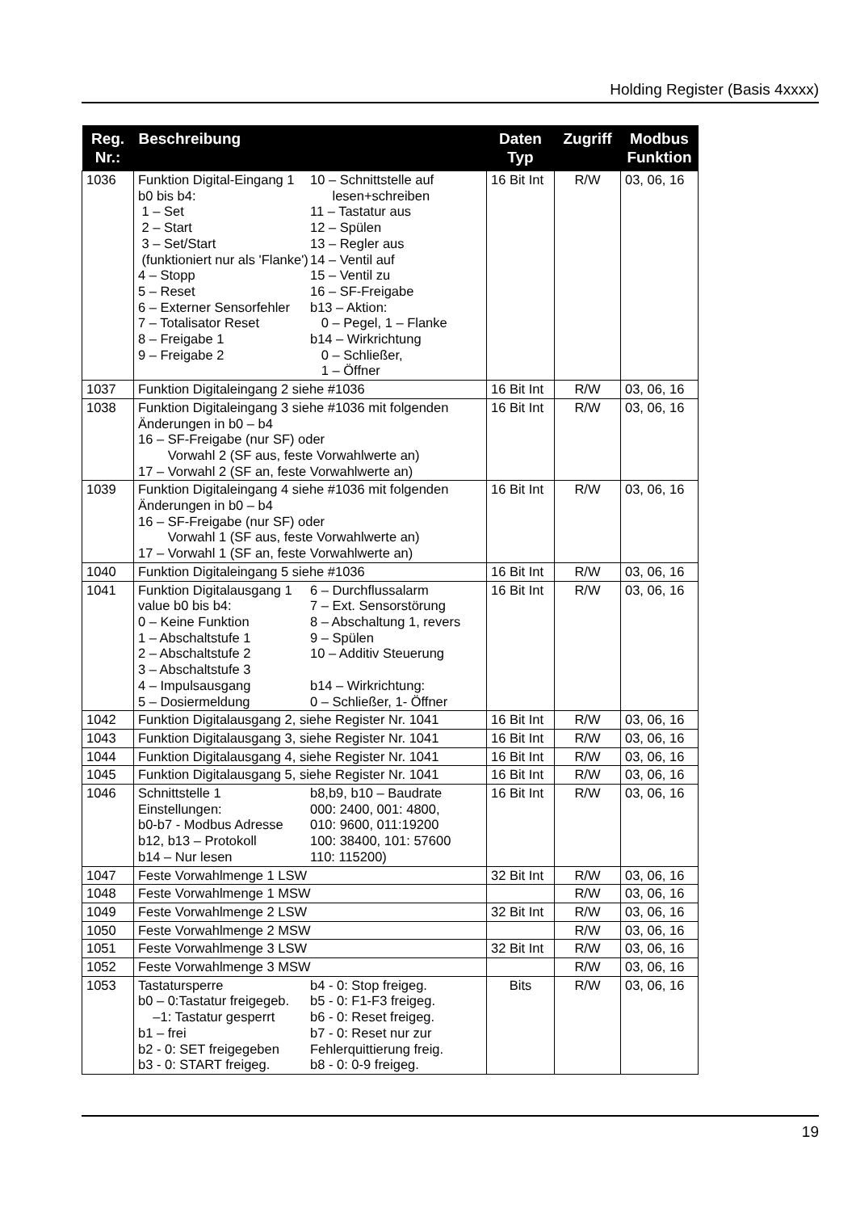Holding Register (Basis 4xxxx)
| Reg. Nr.: | Beschreibung | Daten Typ | Zugriff | Modbus Funktion |
| --- | --- | --- | --- | --- |
| 1036 | Funktion Digital-Eingang 1 b0 bis b4: 1 – Set 2 – Start 3 – Set/Start (funktioniert nur als 'Flanke') 4 – Stopp 5 – Reset 6 – Externer Sensorfehler 7 – Totalisator Reset 8 – Freigabe 1 9 – Freigabe 2 10 – Schnittstelle auf lesen+schreiben 11 – Tastatur aus 12 – Spülen 13 – Regler aus 14 – Ventil auf 15 – Ventil zu 16 – SF-Freigabe b13 – Aktion: 0 – Pegel, 1 – Flanke b14 – Wirkrichtung 0 – Schließer, 1 – Öffner | 16 Bit Int | R/W | 03, 06, 16 |
| 1037 | Funktion Digitaleingang 2 siehe #1036 | 16 Bit Int | R/W | 03, 06, 16 |
| 1038 | Funktion Digitaleingang 3 siehe #1036 mit folgenden Änderungen in b0 – b4 16 – SF-Freigabe (nur SF) oder Vorwahl 2 (SF aus, feste Vorwahlwerte an) 17 – Vorwahl 2 (SF an, feste Vorwahlwerte an) | 16 Bit Int | R/W | 03, 06, 16 |
| 1039 | Funktion Digitaleingang 4 siehe #1036 mit folgenden Änderungen in b0 – b4 16 – SF-Freigabe (nur SF) oder Vorwahl 1 (SF aus, feste Vorwahlwerte an) 17 – Vorwahl 1 (SF an, feste Vorwahlwerte an) | 16 Bit Int | R/W | 03, 06, 16 |
| 1040 | Funktion Digitaleingang 5 siehe #1036 | 16 Bit Int | R/W | 03, 06, 16 |
| 1041 | Funktion Digitalausgang 1 value b0 bis b4: 0 – Keine Funktion 1 – Abschaltstufe 1 2 – Abschaltstufe 2 3 – Abschaltstufe 3 4 – Impulsausgang 5 – Dosiermeldung 6 – Durchflussalarm 7 – Ext. Sensorstörung 8 – Abschaltung 1, revers 9 – Spülen 10 – Additiv Steuerung b14 – Wirkrichtung: 0 – Schließer, 1- Öffner | 16 Bit Int | R/W | 03, 06, 16 |
| 1042 | Funktion Digitalausgang 2, siehe Register Nr. 1041 | 16 Bit Int | R/W | 03, 06, 16 |
| 1043 | Funktion Digitalausgang 3, siehe Register Nr. 1041 | 16 Bit Int | R/W | 03, 06, 16 |
| 1044 | Funktion Digitalausgang 4, siehe Register Nr. 1041 | 16 Bit Int | R/W | 03, 06, 16 |
| 1045 | Funktion Digitalausgang 5, siehe Register Nr. 1041 | 16 Bit Int | R/W | 03, 06, 16 |
| 1046 | Schnittstelle 1 Einstellungen: b0-b7 - Modbus Adresse b12, b13 – Protokoll b14 – Nur lesen b8,b9, b10 – Baudrate 000: 2400, 001: 4800, 010: 9600, 011:19200 100: 38400, 101: 57600 110: 115200) | 16 Bit Int | R/W | 03, 06, 16 |
| 1047 | Feste Vorwahlmenge 1 LSW | 32 Bit Int | R/W | 03, 06, 16 |
| 1048 | Feste Vorwahlmenge 1 MSW | | R/W | 03, 06, 16 |
| 1049 | Feste Vorwahlmenge 2 LSW | 32 Bit Int | R/W | 03, 06, 16 |
| 1050 | Feste Vorwahlmenge 2 MSW | | R/W | 03, 06, 16 |
| 1051 | Feste Vorwahlmenge 3 LSW | 32 Bit Int | R/W | 03, 06, 16 |
| 1052 | Feste Vorwahlmenge 3 MSW | | R/W | 03, 06, 16 |
| 1053 | Tastatursperre b0 – 0:Tastatur freigegeb. –1: Tastatur gesperrt b1 – frei b2 - 0: SET freigegeben b3 - 0: START freigeg. b4 - 0: Stop freigeg. b5 - 0: F1-F3 freigeg. b6 - 0: Reset freigeg. b7 - 0: Reset nur zur Fehlerquittierung freig. b8 - 0: 0-9 freigeg. | Bits | R/W | 03, 06, 16 |
19